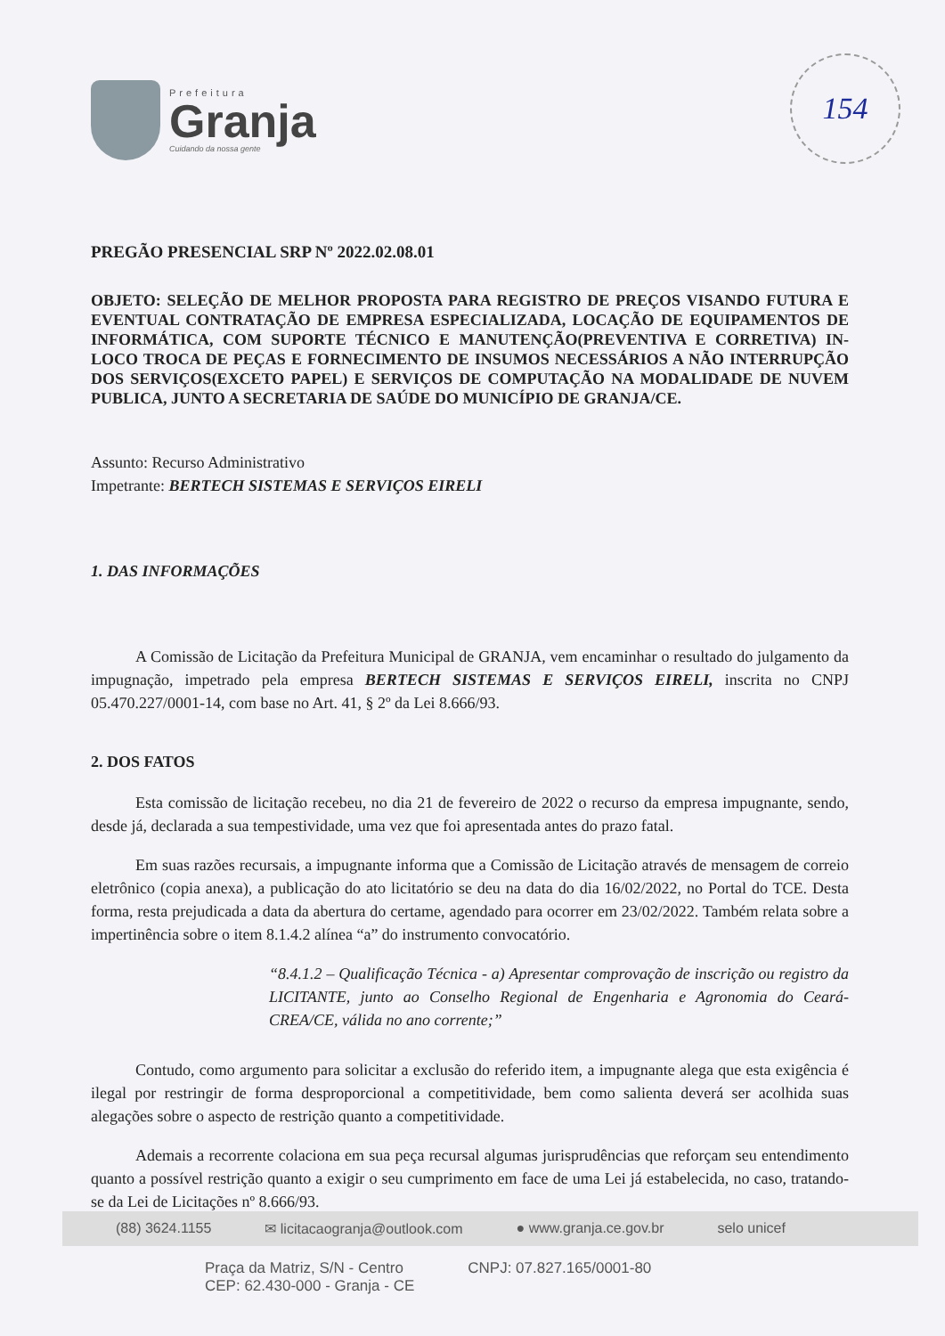Prefeitura
Granja
Cuidando da nossa gente
154
PREGÃO PRESENCIAL SRP Nº 2022.02.08.01
OBJETO: SELEÇÃO DE MELHOR PROPOSTA PARA REGISTRO DE PREÇOS VISANDO FUTURA E EVENTUAL CONTRATAÇÃO DE EMPRESA ESPECIALIZADA, LOCAÇÃO DE EQUIPAMENTOS DE INFORMÁTICA, COM SUPORTE TÉCNICO E MANUTENÇÃO(PREVENTIVA E CORRETIVA) IN-LOCO TROCA DE PEÇAS E FORNECIMENTO DE INSUMOS NECESSÁRIOS A NÃO INTERRUPÇÃO DOS SERVIÇOS(EXCETO PAPEL) E SERVIÇOS DE COMPUTAÇÃO NA MODALIDADE DE NUVEM PUBLICA, JUNTO A SECRETARIA DE SAÚDE DO MUNICÍPIO DE GRANJA/CE.
Assunto: Recurso Administrativo
Impetrante: BERTECH SISTEMAS E SERVIÇOS EIRELI
1. DAS INFORMAÇÕES
A Comissão de Licitação da Prefeitura Municipal de GRANJA, vem encaminhar o resultado do julgamento da impugnação, impetrado pela empresa BERTECH SISTEMAS E SERVIÇOS EIRELI, inscrita no CNPJ 05.470.227/0001-14, com base no Art. 41, § 2º da Lei 8.666/93.
2. DOS FATOS
Esta comissão de licitação recebeu, no dia 21 de fevereiro de 2022 o recurso da empresa impugnante, sendo, desde já, declarada a sua tempestividade, uma vez que foi apresentada antes do prazo fatal.
Em suas razões recursais, a impugnante informa que a Comissão de Licitação através de mensagem de correio eletrônico (copia anexa), a publicação do ato licitatório se deu na data do dia 16/02/2022, no Portal do TCE. Desta forma, resta prejudicada a data da abertura do certame, agendado para ocorrer em 23/02/2022. Também relata sobre a impertinência sobre o item 8.1.4.2 alínea “a” do instrumento convocatório.
“8.4.1.2 – Qualificação Técnica - a) Apresentar comprovação de inscrição ou registro da LICITANTE, junto ao Conselho Regional de Engenharia e Agronomia do Ceará-CREA/CE, válida no ano corrente;”
Contudo, como argumento para solicitar a exclusão do referido item, a impugnante alega que esta exigência é ilegal por restringir de forma desproporcional a competitividade, bem como salienta deverá ser acolhida suas alegações sobre o aspecto de restrição quanto a competitividade.
Ademais a recorrente colaciona em sua peça recursal algumas jurisprudências que reforçam seu entendimento quanto a possível restrição quanto a exigir o seu cumprimento em face de uma Lei já estabelecida, no caso, tratando-se da Lei de Licitações nº 8.666/93.
(88) 3624.1155 ✉ licitacaogranja@outlook.com ● www.granja.ce.gov.br selo unicef
Praça da Matriz, S/N - Centro
CEP: 62.430-000 - Granja - CE CNPJ: 07.827.165/0001-80